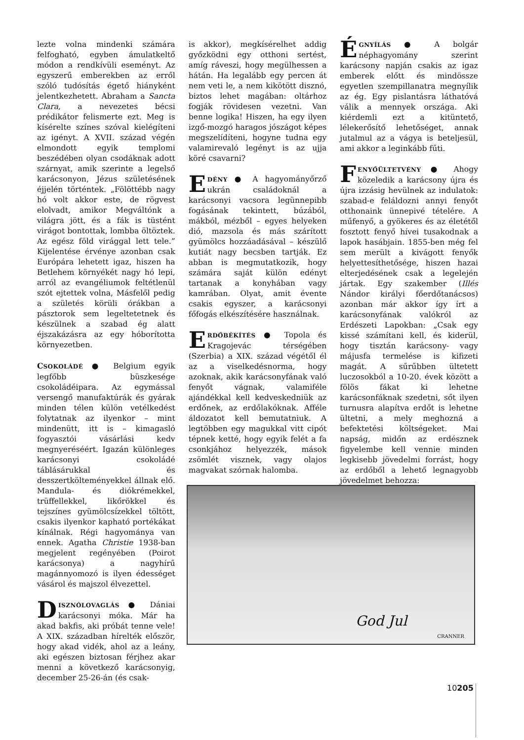lezte volna mindenki számára felfogható, egyben ámulatkeltő módon a rendkívüli eseményt. Az egyszerű emberekben az erről szóló tudósítás égető hiányként jelentkezhetett. Abraham a Sancta Clara, a nevezetes bécsi prédikátor felismerte ezt. Meg is kísérelte színes szóval kielégíteni az igényt. A XVII. század végén elmondott egyik templomi beszédében olyan csodáknak adott szárnyat, amik szerinte a legelső karácsonyon, Jézus születésének éjjelén történtek. „Fölöttébb nagy hó volt akkor este, de rögvest elolvadt, amikor Megváltónk a világra jött, és a fák is tüstént virágot bontottak, lombba öltöztek. Az egész föld virággal lett tele.” Kijelentése érvénye azonban csak Európára lehetett igaz, hiszen ha Betlehem környékét nagy hó lepi, arról az evangéliumok feltétlenül szót ejtettek volna, Másfelől pedig a születés körüli órákban a pásztorok sem legeltetetnek és készülnek a szabad ég alatt éjszakázásra az egy hóborította környezetben.
CSOKOLÁDÉ ● Belgium egyik legfőbb büszkesége csokoládéipara. Az egymással versengő manufaktúrák és gyárak minden télen külön vetélkedést folytatnak az ilyenkor – mint mindenütt, itt is – kimagasló fogyasztói vásárlási kedv megnyeréséért. Igazán különleges karácsonyi csokoládé táblásárukkal és desszertkölteményekkel állnak elő. Mandula- és diókrémekkel, trüffellekkel, likőrökkel és tejszínes gyümölcsízekkel töltött, csakis ilyenkor kapható portékákat kínálnak. Régi hagyománya van ennek. Agatha Christie 1938-ban megjelent regényében (Poirot karácsonya) a nagyhírű magánnyomozó is ilyen édességet vásárol és majszol élvezettel.
DISZNÓLOVAGLÁS ● Dániai karácsonyi móka. Már ha akad bakfis, aki próbát tenne vele! A XIX. században hírelték először, hogy akad vidék, ahol az a leány, aki egészen biztosan férjhez akar menni a következő karácsonyig, december 25-26-án (és csak-
is akkor), megkísérelhet addig győzködni egy otthoni sertést, amíg ráveszi, hogy megülhessen a hátán. Ha legalább egy percen át nem veti le, a nem kikötött disznó, biztos lehet magában: oltárhoz fogják rövidesen vezetni. Van benne logika! Hiszen, ha egy ilyen izgő-mozgó haragos jószágot képes megszelídíteni, hogyne tudna egy valamirevaló legényt is az ujja köré csavarni?
EDÉNY ● A hagyományőrző ukrán családoknál a karácsonyi vacsora legünnepibb fogásának tekintett, búzából, mákból, mézből – egyes helyeken dió, mazsola és más szárított gyümölcs hozzáadásával – készülő kutiát nagy becsben tartják. Ez abban is megmutatkozik, hogy számára saját külön edényt tartanak a konyhában vagy kamrában. Olyat, amit évente csakis egyszer, a karácsonyi főfogás elkészítésére használnak.
ERDŐBÉKÍTÉS ● Topola és Kragojevác térségében (Szerbia) a XIX. század végétől él az a viselkedésnorma, hogy azoknak, akik karácsonyfának való fenyőt vágnak, valamiféle ajándékkal kell kedveskedniük az erdőnek, az erdőlakóknak. Afféle áldozatot kell bemutatniuk. A legtöbben egy magukkal vitt cipót tépnek ketté, hogy egyik felét a fa csonkjához helyezzék, mások zsömlét visznek, vagy olajos magvakat szórnak halomba.
ÉGNYÍLÁS ● A bolgár néphagyomány szerint karácsony napján csakis az igaz emberek előtt és mindössze egyetlen szempillanatra megnyílik az ég. Egy pislantásra láthatóvá válik a mennyek országa. Aki kiérdemli ezt a kitüntető, lélekerősítő lehetőséget, annak jutalmul az a vágya is beteljesül, ami akkor a leginkább fűti.
FENYŐÜLTETVÉNY ● Ahogy közeledik a karácsony újra és újra izzásig hevülnek az indulatok: szabad-e feláldozni annyi fenyőt otthonaink ünnepivé tételére. A műfenyő, a gyökeres és az életétől fosztott fenyő hívei tusakodnak a lapok hasábjain. 1855-ben még fel sem merült a kivágott fenyők helyettesíthetősége, hiszen hazai elterjedésének csak a legelején jártak. Egy szakember (Illés Nándor királyi főerdőtanácsos) azonban már akkor így írt a karácsonyfának valókról az Erdészeti Lapokban: „Csak egy kissé számítani kell, és kiderül, hogy tisztán karácsony- vagy májusfa termelése is kifizeti magát. A sűrűbben ültetett luczosokból a 10-20. évek között a fölös fákat ki lehetne karácsonfáknak szedetni, sőt ilyen turnusra alapítva erdőt is lehetne ültetni, a mely meghozná a befektetési költségeket. Mai napság, midőn az erdésznek figyelembe kell vennie minden legkisebb jövedelmi forrást, hogy az erdőből a lehető legnagyobb jövedelmet behozza:
God Jul
CRANNER
10205